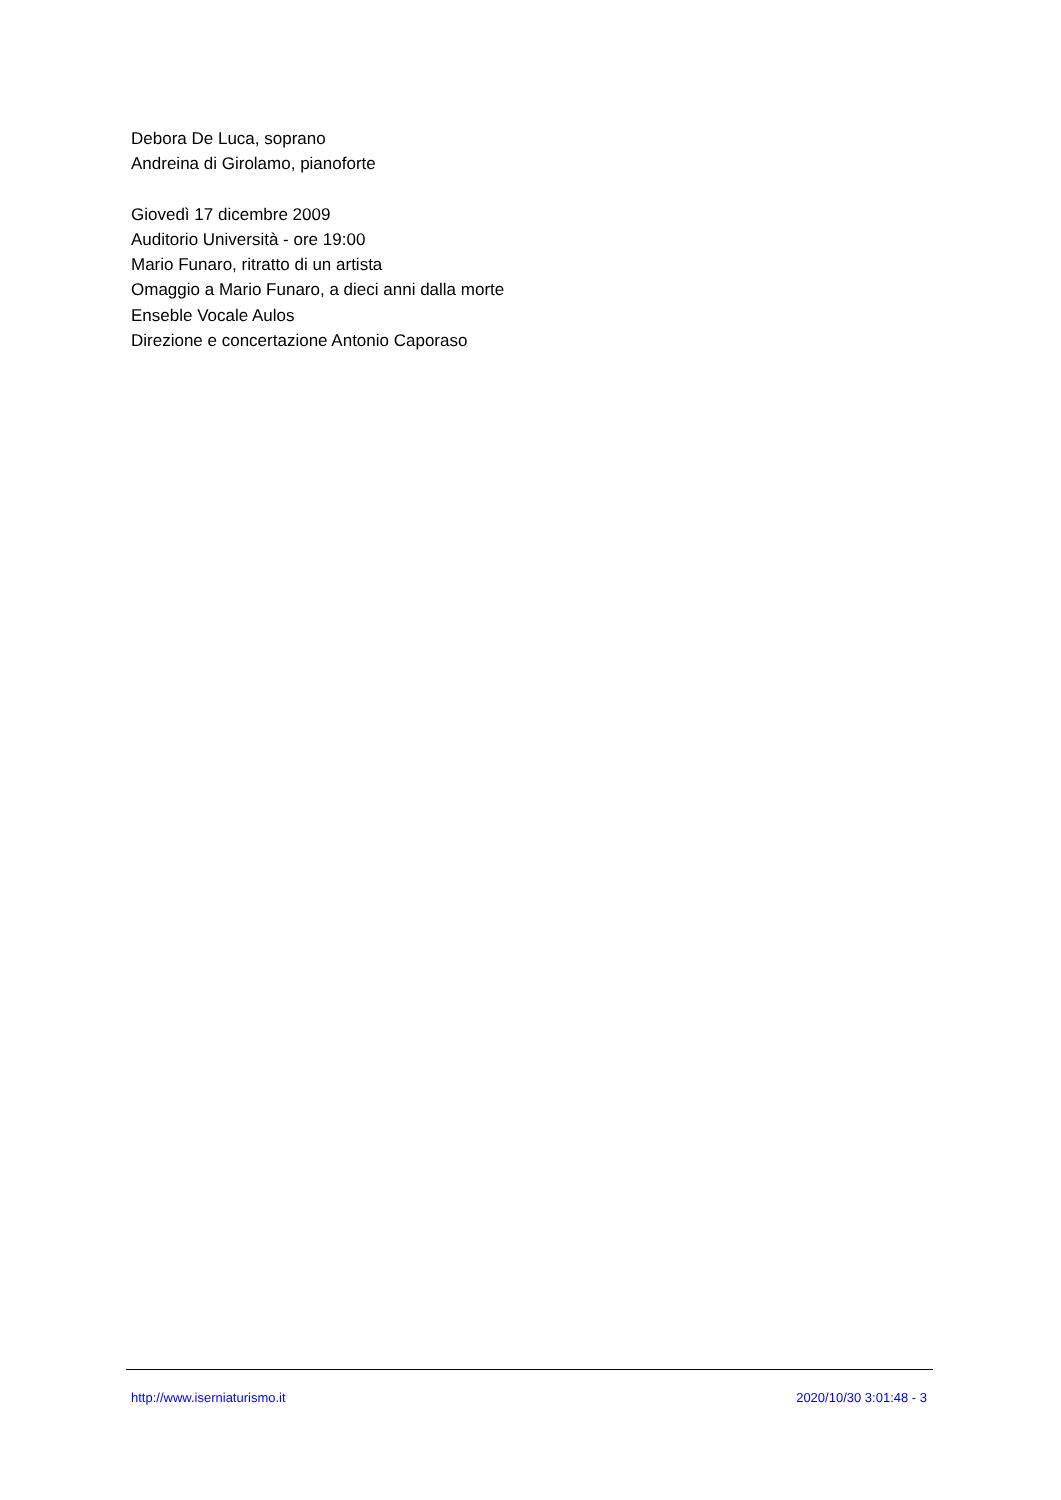Debora De Luca, soprano
Andreina di Girolamo, pianoforte
Giovedì 17 dicembre 2009
Auditorio Università - ore 19:00
Mario Funaro, ritratto di un artista
Omaggio a Mario Funaro, a dieci anni dalla morte
Enseble Vocale Aulos
Direzione e concertazione Antonio Caporaso
http://www.iserniaturismo.it 2020/10/30 3:01:48 - 3